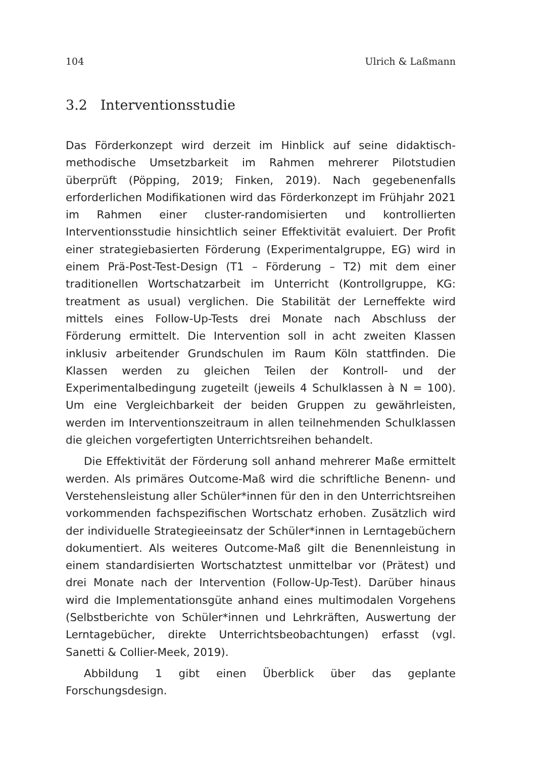104 Ulrich & Laßmann
3.2 Interventionsstudie
Das Förderkonzept wird derzeit im Hinblick auf seine didaktisch-methodische Umsetzbarkeit im Rahmen mehrerer Pilotstudien überprüft (Pöpping, 2019; Finken, 2019). Nach gegebenenfalls erforderlichen Modifikationen wird das Förderkonzept im Frühjahr 2021 im Rahmen einer cluster-randomisierten und kontrollierten Interventionsstudie hinsichtlich seiner Effektivität evaluiert. Der Profit einer strategiebasierten Förderung (Experimentalgruppe, EG) wird in einem Prä-Post-Test-Design (T1 – Förderung – T2) mit dem einer traditionellen Wortschatzarbeit im Unterricht (Kontrollgruppe, KG: treatment as usual) verglichen. Die Stabilität der Lerneffekte wird mittels eines Follow-Up-Tests drei Monate nach Abschluss der Förderung ermittelt. Die Intervention soll in acht zweiten Klassen inklusiv arbeitender Grundschulen im Raum Köln stattfinden. Die Klassen werden zu gleichen Teilen der Kontroll- und der Experimentalbedingung zugeteilt (jeweils 4 Schulklassen à N = 100). Um eine Vergleichbarkeit der beiden Gruppen zu gewährleisten, werden im Interventionszeitraum in allen teilnehmenden Schulklassen die gleichen vorgefertigten Unterrichtsreihen behandelt.
Die Effektivität der Förderung soll anhand mehrerer Maße ermittelt werden. Als primäres Outcome-Maß wird die schriftliche Benenn- und Verstehensleistung aller Schüler*innen für den in den Unterrichtsreihen vorkommenden fachspezifischen Wortschatz erhoben. Zusätzlich wird der individuelle Strategieeinsatz der Schüler*innen in Lerntagebüchern dokumentiert. Als weiteres Outcome-Maß gilt die Benennleistung in einem standardisierten Wortschatztest unmittelbar vor (Prätest) und drei Monate nach der Intervention (Follow-Up-Test). Darüber hinaus wird die Implementationsgüte anhand eines multimodalen Vorgehens (Selbstberichte von Schüler*innen und Lehrkräften, Auswertung der Lerntagebücher, direkte Unterrichtsbeobachtungen) erfasst (vgl. Sanetti & Collier-Meek, 2019).
Abbildung 1 gibt einen Überblick über das geplante Forschungsdesign.